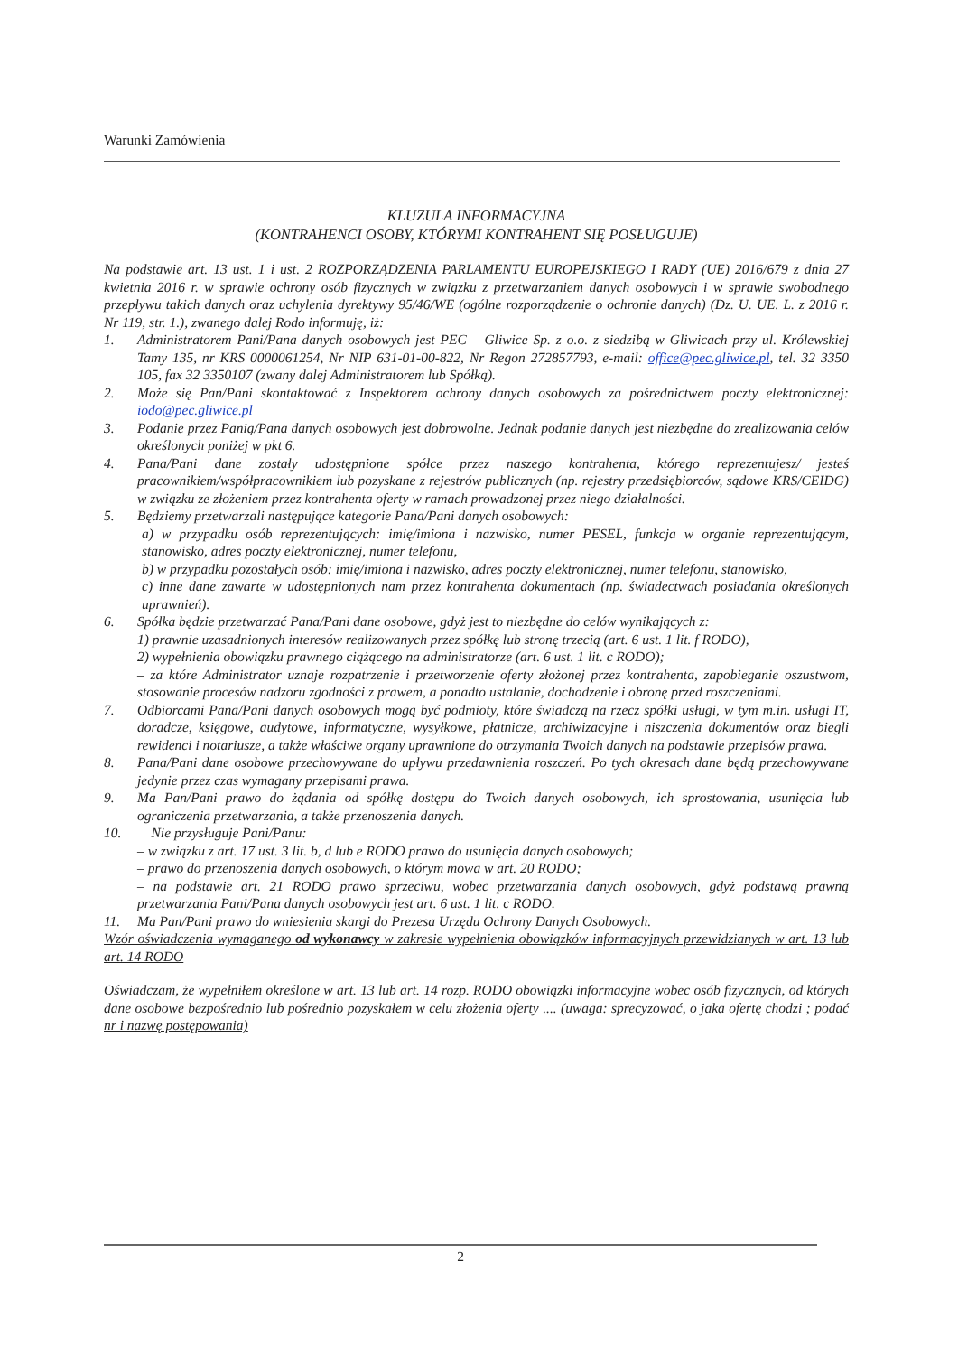Warunki Zamówienia
KLUZULA INFORMACYJNA
(KONTRAHENCI OSOBY, KTÓRYMI KONTRAHENT SIĘ POSŁUGUJE)
Na podstawie art. 13 ust. 1 i ust. 2 ROZPORZĄDZENIA PARLAMENTU EUROPEJSKIEGO I RADY (UE) 2016/679 z dnia 27 kwietnia 2016 r. w sprawie ochrony osób fizycznych w związku z przetwarzaniem danych osobowych i w sprawie swobodnego przepływu takich danych oraz uchylenia dyrektywy 95/46/WE (ogólne rozporządzenie o ochronie danych) (Dz. U. UE. L. z 2016 r. Nr 119, str. 1.), zwanego dalej Rodo informuję, iż:
1. Administratorem Pani/Pana danych osobowych jest PEC – Gliwice Sp. z o.o. z siedzibą w Gliwicach przy ul. Królewskiej Tamy 135, nr KRS 0000061254, Nr NIP 631-01-00-822, Nr Regon 272857793, e-mail: office@pec.gliwice.pl, tel. 32 3350 105, fax 32 3350107 (zwany dalej Administratorem lub Spółką).
2. Może się Pan/Pani skontaktować z Inspektorem ochrony danych osobowych za pośrednictwem poczty elektronicznej: iodo@pec.gliwice.pl
3. Podanie przez Panią/Pana danych osobowych jest dobrowolne. Jednak podanie danych jest niezbędne do zrealizowania celów określonych poniżej w pkt 6.
4. Pana/Pani dane zostały udostępnione spółce przez naszego kontrahenta, którego reprezentujesz/ jesteś pracownikiem/współpracownikiem lub pozyskane z rejestrów publicznych (np. rejestry przedsiębiorców, sądowe KRS/CEIDG) w związku ze złożeniem przez kontrahenta oferty w ramach prowadzonej przez niego działalności.
5. Będziemy przetwarzali następujące kategorie Pana/Pani danych osobowych:
a) w przypadku osób reprezentujących: imię/imiona i nazwisko, numer PESEL, funkcja w organie reprezentującym, stanowisko, adres poczty elektronicznej, numer telefonu,
b) w przypadku pozostałych osób: imię/imiona i nazwisko, adres poczty elektronicznej, numer telefonu, stanowisko,
c) inne dane zawarte w udostępnionych nam przez kontrahenta dokumentach (np. świadectwach posiadania określonych uprawnień).
6. Spółka będzie przetwarzać Pana/Pani dane osobowe, gdyż jest to niezbędne do celów wynikających z:
1) prawnie uzasadnionych interesów realizowanych przez spółkę lub stronę trzecią (art. 6 ust. 1 lit. f RODO),
2) wypełnienia obowiązku prawnego ciążącego na administratorze (art. 6 ust. 1 lit. c RODO);
– za które Administrator uznaje rozpatrzenie i przetworzenie oferty złożonej przez kontrahenta, zapobieganie oszustwom, stosowanie procesów nadzoru zgodności z prawem, a ponadto ustalanie, dochodzenie i obronę przed roszczeniami.
7. Odbiorcami Pana/Pani danych osobowych mogą być podmioty, które świadczą na rzecz spółki usługi, w tym m.in. usługi IT, doradcze, księgowe, audytowe, informatyczne, wysyłkowe, płatnicze, archiwizacyjne i niszczenia dokumentów oraz biegli rewidenci i notariusze, a także właściwe organy uprawnione do otrzymania Twoich danych na podstawie przepisów prawa.
8. Pana/Pani dane osobowe przechowywane do upływu przedawnienia roszczeń. Po tych okresach dane będą przechowywane jedynie przez czas wymagany przepisami prawa.
9. Ma Pan/Pani prawo do żądania od spółkę dostępu do Twoich danych osobowych, ich sprostowania, usunięcia lub ograniczenia przetwarzania, a także przenoszenia danych.
10. Nie przysługuje Pani/Panu:
– w związku z art. 17 ust. 3 lit. b, d lub e RODO prawo do usunięcia danych osobowych;
– prawo do przenoszenia danych osobowych, o którym mowa w art. 20 RODO;
– na podstawie art. 21 RODO prawo sprzeciwu, wobec przetwarzania danych osobowych, gdyż podstawą prawną przetwarzania Pani/Pana danych osobowych jest art. 6 ust. 1 lit. c RODO.
11. Ma Pan/Pani prawo do wniesienia skargi do Prezesa Urzędu Ochrony Danych Osobowych.
Wzór oświadczenia wymaganego od wykonawcy w zakresie wypełnienia obowiązków informacyjnych przewidzianych w art. 13 lub art. 14 RODO
Oświadczam, że wypełniłem określone w art. 13 lub art. 14 rozp. RODO obowiązki informacyjne wobec osób fizycznych, od których dane osobowe bezpośrednio lub pośrednio pozyskałem w celu złożenia oferty .... (uwaga: sprecyzować, o jaka ofertę chodzi ; podać nr i nazwę postępowania)
2